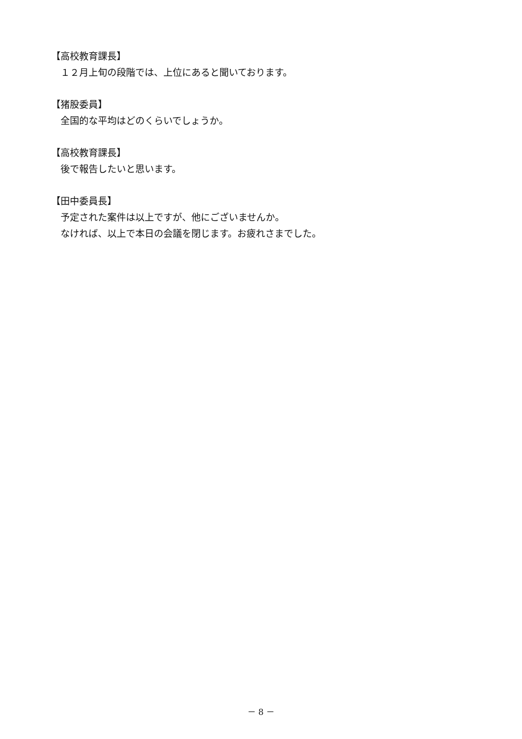【高校教育課長】
　１２月上旬の段階では、上位にあると聞いております。
【猪股委員】
　全国的な平均はどのくらいでしょうか。
【高校教育課長】
　後で報告したいと思います。
【田中委員長】
　予定された案件は以上ですが、他にございませんか。
　なければ、以上で本日の会議を閉じます。お疲れさまでした。
－ 8 －